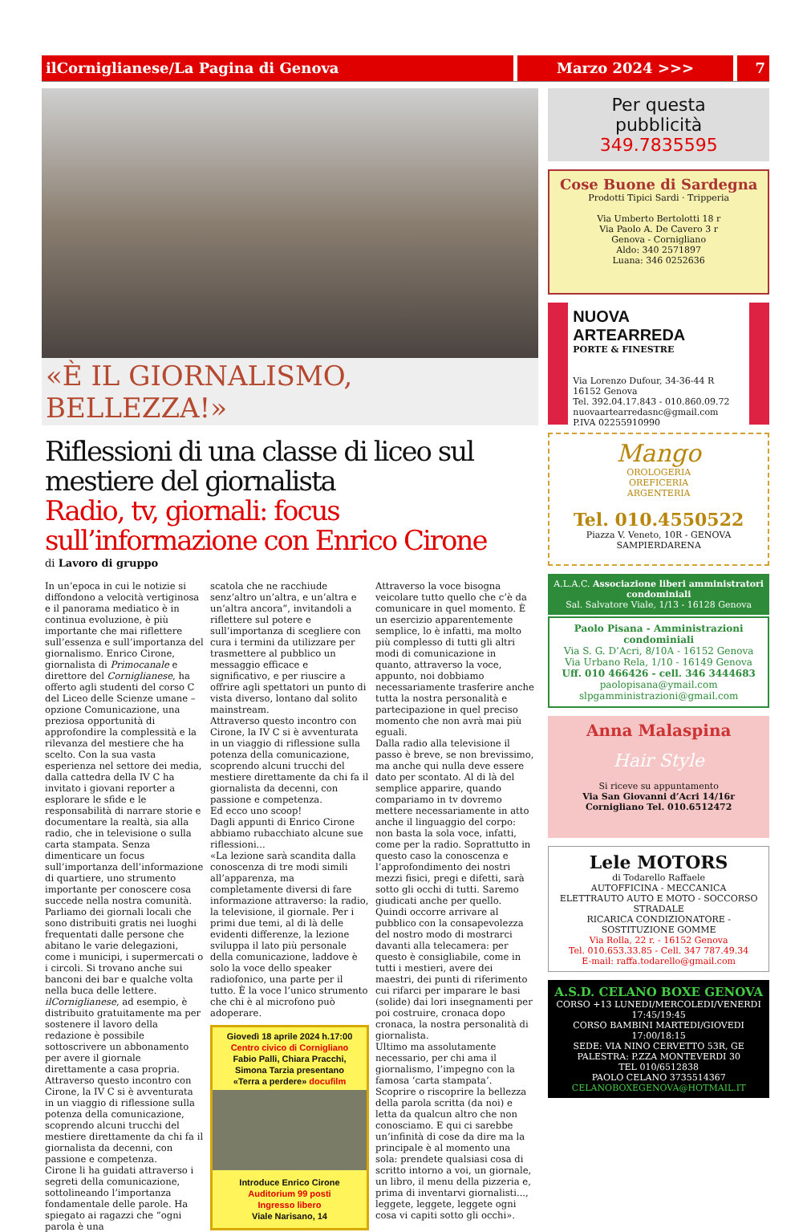ilCorniglianese/La Pagina di Genova Marzo 2024 >>> 7
«È IL GIORNALISMO, BELLEZZA!»
Riflessioni di una classe di liceo sul mestiere del giornalista
Radio, tv, giornali: focus sull’informazione con Enrico Cirone
di Lavoro di gruppo
In un’epoca in cui le notizie si diffondono a velocità vertiginosa e il panorama mediatico è in continua evoluzione, è più importante che mai riflettere sull’essenza e sull’importanza del giornalismo. Enrico Cirone, giornalista di Primocanale e direttore del Corniglianese, ha offerto agli studenti del corso C del Liceo delle Scienze umane – opzione Comunicazione, una preziosa opportunità di approfondire la complessità e la rilevanza del mestiere che ha scelto. Con la sua vasta esperienza nel settore dei media, dalla cattedra della IV C ha invitato i giovani reporter a esplorare le sfide e le responsabilità di narrare storie e documentare la realtà, sia alla radio, che in televisione o sulla carta stampata. Senza dimenticare un focus sull’importanza dell’informazione di quartiere, uno strumento importante per conoscere cosa succede nella nostra comunità. Parliamo dei giornali locali che sono distribuiti gratis nei luoghi frequentati dalle persone che abitano le varie delegazioni, come i municipi, i supermercati o i circoli. Si trovano anche sui banconi dei bar e qualche volta nella buca delle lettere. ilCorniglianese, ad esempio, è distribuito gratuitamente ma per sostenere il lavoro della redazione è possibile sottoscrivere un abbonamento per avere il giornale direttamente a casa propria.
Attraverso questo incontro con Cirone, la IV C si è avventurata in un viaggio di riflessione sulla potenza della comunicazione, scoprendo alcuni trucchi del mestiere direttamente da chi fa il giornalista da decenni, con passione e competenza.
Cirone li ha guidati attraverso i segreti della comunicazione, sottolineando l’importanza fondamentale delle parole. Ha spiegato ai ragazzi che “ogni parola è una
scatola che ne racchiude senz’altro un’altra, e un’altra e un’altra ancora”, invitandoli a riflettere sul potere e sull’importanza di scegliere con cura i termini da utilizzare per trasmettere al pubblico un messaggio efficace e significativo, e per riuscire a offrire agli spettatori un punto di vista diverso, lontano dal solito mainstream.
Attraverso questo incontro con Cirone, la IV C si è avventurata in un viaggio di riflessione sulla potenza della comunicazione, scoprendo alcuni trucchi del mestiere direttamente da chi fa il giornalista da decenni, con passione e competenza.
Ed ecco uno scoop!
Dagli appunti di Enrico Cirone abbiamo rubacchiato alcune sue riflessioni...
«La lezione sarà scandita dalla conoscenza di tre modi simili all’apparenza, ma completamente diversi di fare informazione attraverso: la radio, la televisione, il giornale. Per i primi due temi, al di là delle evidenti differenze, la lezione sviluppa il lato più personale della comunicazione, laddove è solo la voce dello speaker radiofonico, una parte per il tutto. È la voce l’unico strumento che chi è al microfono può adoperare.
Giovedì 18 aprile 2024 h.17:00
Centro civico di Cornigliano
Fabio Palli, Chiara Pracchi,
Simona Tarzia presentano
«Terra a perdere» docufilm
Introduce Enrico Cirone
Auditorium 99 posti
Ingresso libero
Viale Narisano, 14
Attraverso la voce bisogna veicolare tutto quello che c’è da comunicare in quel momento. È un esercizio apparentemente semplice, lo è infatti, ma molto più complesso di tutti gli altri modi di comunicazione in quanto, attraverso la voce, appunto, noi dobbiamo necessariamente trasferire anche tutta la nostra personalità e partecipazione in quel preciso momento che non avrà mai più eguali.
Dalla radio alla televisione il passo è breve, se non brevissimo, ma anche qui nulla deve essere dato per scontato. Al di là del semplice apparire, quando compariamo in tv dovremo mettere necessariamente in atto anche il linguaggio del corpo: non basta la sola voce, infatti, come per la radio. Soprattutto in questo caso la conoscenza e l’approfondimento dei nostri mezzi fisici, pregi e difetti, sarà sotto gli occhi di tutti. Saremo giudicati anche per quello. Quindi occorre arrivare al pubblico con la consapevolezza del nostro modo di mostrarci davanti alla telecamera: per questo è consigliabile, come in tutti i mestieri, avere dei maestri, dei punti di riferimento cui rifarci per imparare le basi (solide) dai lori insegnamenti per poi costruire, cronaca dopo cronaca, la nostra personalità di giornalista.
Ultimo ma assolutamente necessario, per chi ama il giornalismo, l’impegno con la famosa ‘carta stampata’. Scoprire o riscoprire la bellezza della parola scritta (da noi) e letta da qualcun altro che non conosciamo. E qui ci sarebbe un’infinità di cose da dire ma la principale è al momento una sola: prendete qualsiasi cosa di scritto intorno a voi, un giornale, un libro, il menu della pizzeria e, prima di inventarvi giornalisti..., leggete, leggete, leggete ogni cosa vi capiti sotto gli occhi».
Per questa
pubblicità
349.7835595
Cose Buone di Sardegna
Prodotti Tipici Sardi · Tripperia
Via Umberto Bertolotti 18 r
Via Paolo A. De Cavero 3 r
Genova - Cornigliano
Aldo: 340 2571897
Luana: 346 0252636
NUOVA ARTEARREDA
PORTE & FINESTRE
Via Lorenzo Dufour, 34-36-44 R
16152 Genova
Tel. 392.04.17.843 - 010.860.09.72
nuovaartearredasnc@gmail.com
P.IVA 02255910990
Mango
OROLOGERIA
OREFICERIA
ARGENTERIA
Tel. 010.4550522
Piazza V. Veneto, 10R - GENOVA SAMPIERDARENA
A.L.A.C. Associazione liberi amministratori condominiali
Sal. Salvatore Viale, 1/13 - 16128 Genova
Paolo Pisana - Amministrazioni condominiali
Via S. G. D’Acri, 8/10A - 16152 Genova
Via Urbano Rela, 1/10 - 16149 Genova
Uff. 010 466426 - cell. 346 3444683
paolopisana@ymail.com
slpgamministrazioni@gmail.com
Anna Malaspina
Hair Style
Si riceve su appuntamento
Via San Giovanni d’Acri 14/16r Cornigliano Tel. 010.6512472
Lele MOTORS
di Todarello Raffaele
AUTOFFICINA - MECCANICA
ELETTRAUTO AUTO E MOTO - SOCCORSO STRADALE
RICARICA CONDIZIONATORE - SOSTITUZIONE GOMME
Via Rolla, 22 r. - 16152 Genova
Tel. 010.653.33.85 - Cell. 347 787.49.34
E-mail: raffa.todarello@gmail.com
A.S.D. CELANO BOXE GENOVA
CORSO +13 LUNEDI/MERCOLEDI/VENERDI 17:45/19:45
CORSO BAMBINI MARTEDI/GIOVEDI 17:00/18:15
SEDE: VIA NINO CERVETTO 53R, GE
PALESTRA: P.ZZA MONTEVERDI 30
TEL 010/6512838
PAOLO CELANO 3735514367
CELANOBOXEGENOVA@HOTMAIL.IT